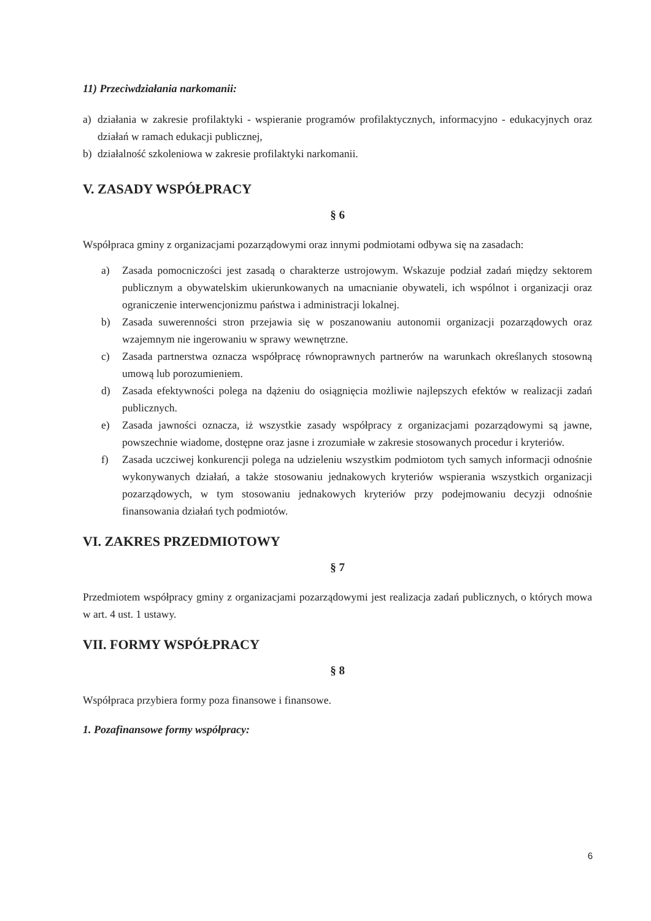11) Przeciwdziałania narkomanii:
a) działania w zakresie profilaktyki - wspieranie programów profilaktycznych, informacyjno - edukacyjnych oraz działań w ramach edukacji publicznej,
b) działalność szkoleniowa w zakresie profilaktyki narkomanii.
V. ZASADY WSPÓŁPRACY
§ 6
Współpraca gminy z organizacjami pozarządowymi oraz innymi podmiotami odbywa się na zasadach:
a) Zasada pomocniczości jest zasadą o charakterze ustrojowym. Wskazuje podział zadań między sektorem publicznym a obywatelskim ukierunkowanych na umacnianie obywateli, ich wspólnot i organizacji oraz ograniczenie interwencjonizmu państwa i administracji lokalnej.
b) Zasada suwerenności stron przejawia się w poszanowaniu autonomii organizacji pozarządowych oraz wzajemnym nie ingerowaniu w sprawy wewnętrzne.
c) Zasada partnerstwa oznacza współpracę równoprawnych partnerów na warunkach określanych stosowną umową lub porozumieniem.
d) Zasada efektywności polega na dążeniu do osiągnięcia możliwie najlepszych efektów w realizacji zadań publicznych.
e) Zasada jawności oznacza, iż wszystkie zasady współpracy z organizacjami pozarządowymi są jawne, powszechnie wiadome, dostępne oraz jasne i zrozumiałe w zakresie stosowanych procedur i kryteriów.
f) Zasada uczciwej konkurencji polega na udzieleniu wszystkim podmiotom tych samych informacji odnośnie wykonywanych działań, a także stosowaniu jednakowych kryteriów wspierania wszystkich organizacji pozarządowych, w tym stosowaniu jednakowych kryteriów przy podejmowaniu decyzji odnośnie finansowania działań tych podmiotów.
VI. ZAKRES PRZEDMIOTOWY
§ 7
Przedmiotem współpracy gminy z organizacjami pozarządowymi jest realizacja zadań publicznych, o których mowa w art. 4 ust. 1 ustawy.
VII. FORMY WSPÓŁPRACY
§ 8
Współpraca przybiera formy poza finansowe i finansowe.
1. Pozafinansowe formy współpracy:
6